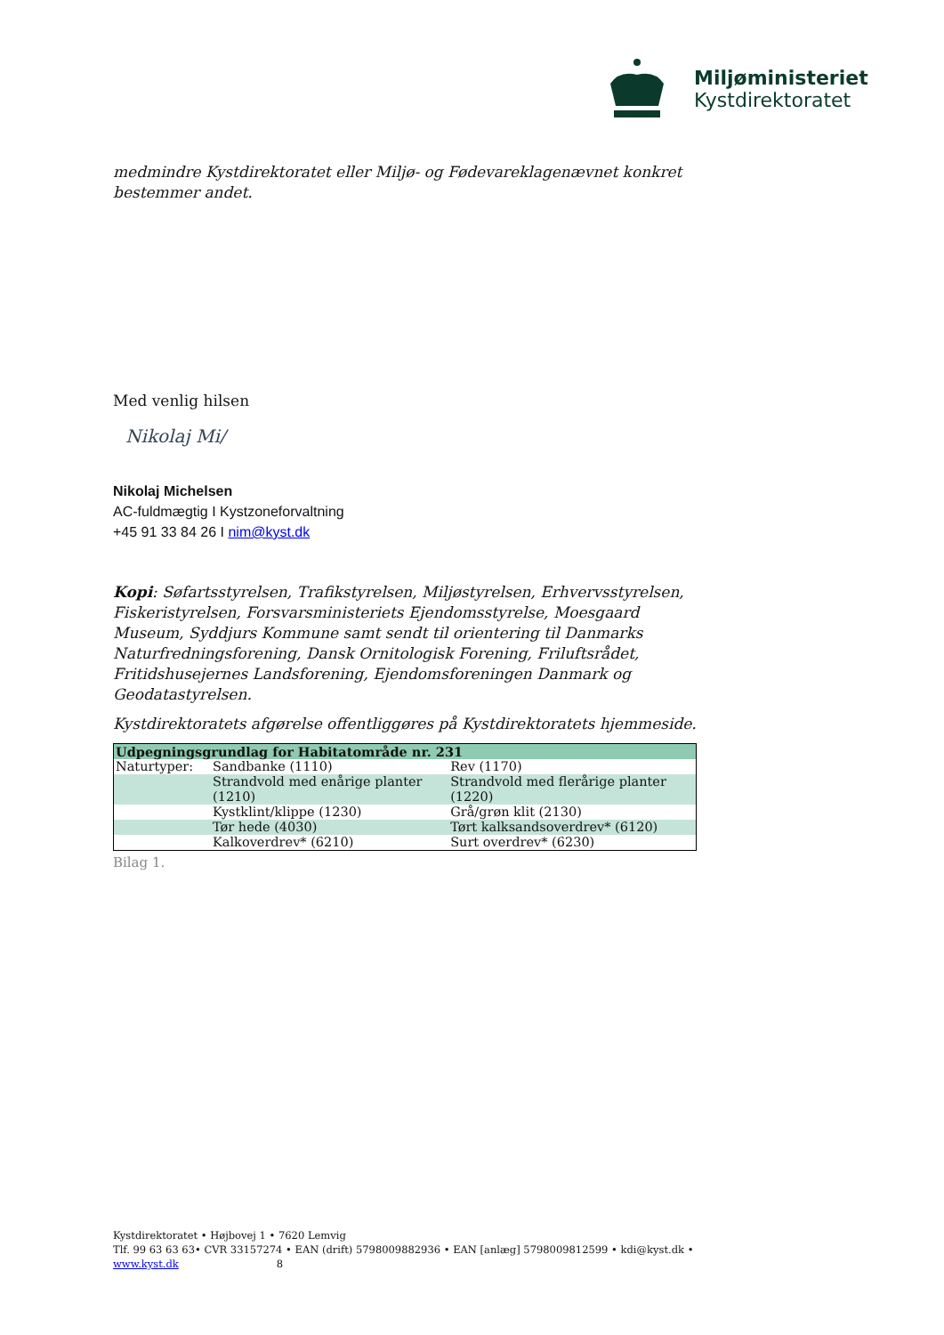Miljøministeriet
Kystdirektoratet
medmindre Kystdirektoratet eller Miljø- og Fødevareklagenævnet konkret bestemmer andet.
Med venlig hilsen
Nikolaj Mi/
Nikolaj Michelsen
AC-fuldmægtig I Kystzoneforvaltning
+45 91 33 84 26 I nim@kyst.dk
Kopi: Søfartsstyrelsen, Trafikstyrelsen, Miljøstyrelsen, Erhvervsstyrelsen, Fiskeristyrelsen, Forsvarsministeriets Ejendomsstyrelse, Moesgaard Museum, Syddjurs Kommune samt sendt til orientering til Danmarks Naturfredningsforening, Dansk Ornitologisk Forening, Friluftsrådet, Fritidshusejernes Landsforening, Ejendomsforeningen Danmark og Geodatastyrelsen.
Kystdirektoratets afgørelse offentliggøres på Kystdirektoratets hjemmeside.
| Udpegningsgrundlag for Habitatområde nr. 231 | | |
| Naturtyper: | Sandbanke (1110) | Rev (1170) |
| | Strandvold med enårige planter (1210) | Strandvold med flerårige planter (1220) |
| | Kystklint/klippe (1230) | Grå/grøn klit (2130) |
| | Tør hede (4030) | Tørt kalksandsoverdrev* (6120) |
| | Kalkoverdrev* (6210) | Surt overdrev* (6230) |
Bilag 1.
Kystdirektoratet • Højbovej 1 • 7620 Lemvig
Tlf. 99 63 63 63• CVR 33157274 • EAN (drift) 5798009882936 • EAN [anlæg] 5798009812599 • kdi@kyst.dk • www.kyst.dk 8